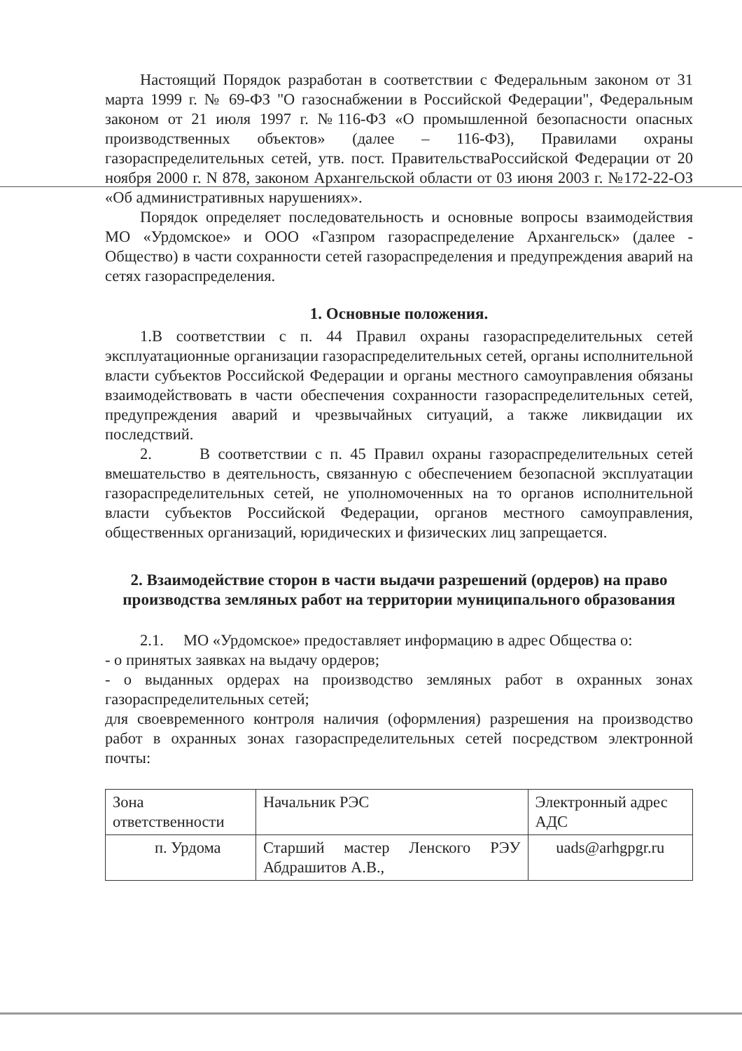Настоящий Порядок разработан в соответствии с Федеральным законом от 31 марта 1999 г. № 69-ФЗ "О газоснабжении в Российской Федерации", Федеральным законом от 21 июля 1997 г. №116-ФЗ «О промышленной безопасности опасных производственных объектов» (далее – 116-ФЗ), Правилами охраны газораспределительных сетей, утв. пост. ПравительстваРоссийской Федерации от 20 ноября 2000 г. N 878, законом Архангельской области от 03 июня 2003 г. №172-22-ОЗ «Об административных нарушениях».
Порядок определяет последовательность и основные вопросы взаимодействия МО «Урдомское» и ООО «Газпром газораспределение Архангельск» (далее - Общество) в части сохранности сетей газораспределения и предупреждения аварий на сетях газораспределения.
1. Основные положения.
1.В соответствии с п. 44 Правил охраны газораспределительных сетей эксплуатационные организации газораспределительных сетей, органы исполнительной власти субъектов Российской Федерации и органы местного самоуправления обязаны взаимодействовать в части обеспечения сохранности газораспределительных сетей, предупреждения аварий и чрезвычайных ситуаций, а также ликвидации их последствий.
2. В соответствии с п. 45 Правил охраны газораспределительных сетей вмешательство в деятельность, связанную с обеспечением безопасной эксплуатации газораспределительных сетей, не уполномоченных на то органов исполнительной власти субъектов Российской Федерации, органов местного самоуправления, общественных организаций, юридических и физических лиц запрещается.
2. Взаимодействие сторон в части выдачи разрешений (ордеров) на право производства земляных работ на территории муниципального образования
2.1. МО «Урдомское» предоставляет информацию в адрес Общества о:
- о принятых заявках на выдачу ордеров;
- о выданных ордерах на производство земляных работ в охранных зонах газораспределительных сетей;
для своевременного контроля наличия (оформления) разрешения на производство работ в охранных зонах газораспределительных сетей посредством электронной почты:
| Зона ответственности | Начальник РЭС | Электронный адрес АДС |
| п. Урдома | Старший мастер Ленского РЭУ Абдрашитов А.В., | uads@arhgpgr.ru |